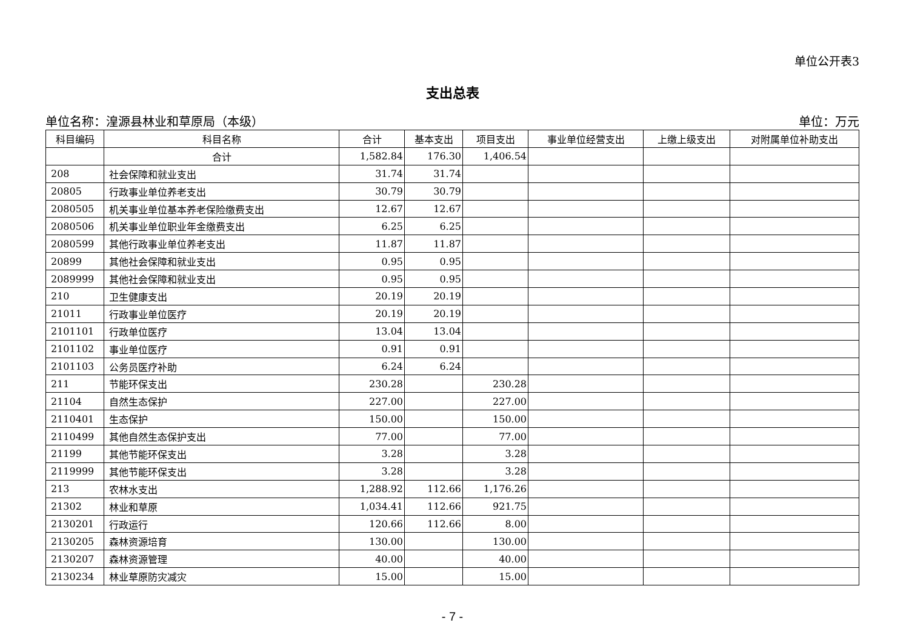单位公开表3
支出总表
单位名称：湟源县林业和草原局（本级） 单位：万元
| 科目编码 | 科目名称 | 合计 | 基本支出 | 项目支出 | 事业单位经营支出 | 上缴上级支出 | 对附属单位补助支出 |
| --- | --- | --- | --- | --- | --- | --- | --- |
| | 合计 | 1,582.84 | 176.30 | 1,406.54 | | | |
| 208 | 社会保障和就业支出 | 31.74 | 31.74 | | | | |
| 20805 | 行政事业单位养老支出 | 30.79 | 30.79 | | | | |
| 2080505 | 机关事业单位基本养老保险缴费支出 | 12.67 | 12.67 | | | | |
| 2080506 | 机关事业单位职业年金缴费支出 | 6.25 | 6.25 | | | | |
| 2080599 | 其他行政事业单位养老支出 | 11.87 | 11.87 | | | | |
| 20899 | 其他社会保障和就业支出 | 0.95 | 0.95 | | | | |
| 2089999 | 其他社会保障和就业支出 | 0.95 | 0.95 | | | | |
| 210 | 卫生健康支出 | 20.19 | 20.19 | | | | |
| 21011 | 行政事业单位医疗 | 20.19 | 20.19 | | | | |
| 2101101 | 行政单位医疗 | 13.04 | 13.04 | | | | |
| 2101102 | 事业单位医疗 | 0.91 | 0.91 | | | | |
| 2101103 | 公务员医疗补助 | 6.24 | 6.24 | | | | |
| 211 | 节能环保支出 | 230.28 | | 230.28 | | | |
| 21104 | 自然生态保护 | 227.00 | | 227.00 | | | |
| 2110401 | 生态保护 | 150.00 | | 150.00 | | | |
| 2110499 | 其他自然生态保护支出 | 77.00 | | 77.00 | | | |
| 21199 | 其他节能环保支出 | 3.28 | | 3.28 | | | |
| 2119999 | 其他节能环保支出 | 3.28 | | 3.28 | | | |
| 213 | 农林水支出 | 1,288.92 | 112.66 | 1,176.26 | | | |
| 21302 | 林业和草原 | 1,034.41 | 112.66 | 921.75 | | | |
| 2130201 | 行政运行 | 120.66 | 112.66 | 8.00 | | | |
| 2130205 | 森林资源培育 | 130.00 | | 130.00 | | | |
| 2130207 | 森林资源管理 | 40.00 | | 40.00 | | | |
| 2130234 | 林业草原防灾减灾 | 15.00 | | 15.00 | | | |
- 7 -